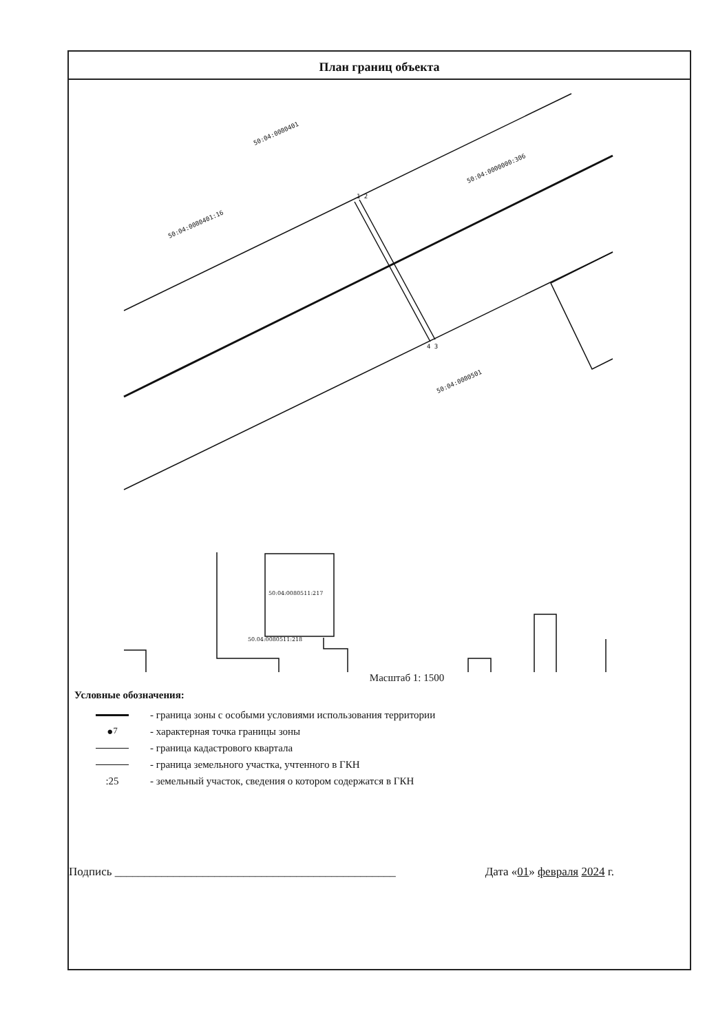План границ объекта
50:04:0080401
50:04:0000000:306
50:04:0080401:16
50:04:0080501
1 2
4 3
50:04:0080511:217
50.04:0080511:218
Масштаб 1: 1500
Условные обозначения:
- граница зоны с особыми условиями использования территории
●<sup>7</sup> - характерная точка границы зоны
- граница кадастрового квартала
- граница земельного участка, учтенного в ГКН
:25 - земельный участок, сведения о котором содержатся в ГКН
Подпись ________________________________________________ Дата «01» февраля 2024 г.